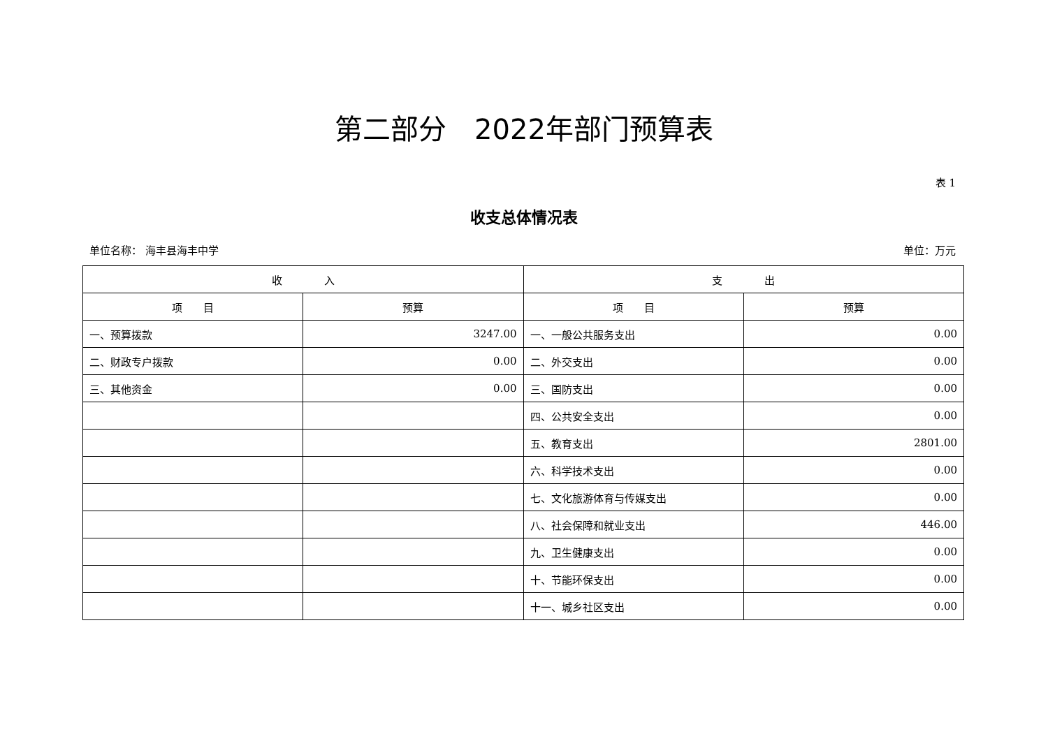第二部分　2022年部门预算表
表 1
收支总体情况表
单位名称： 海丰县海丰中学 单位：万元
| 收 入 | | 支 出 | |
| --- | --- | --- | --- |
| 项 目 | 预算 | 项 目 | 预算 |
| 一、预算拨款 | 3247.00 | 一、一般公共服务支出 | 0.00 |
| 二、财政专户拨款 | 0.00 | 二、外交支出 | 0.00 |
| 三、其他资金 | 0.00 | 三、国防支出 | 0.00 |
| | | 四、公共安全支出 | 0.00 |
| | | 五、教育支出 | 2801.00 |
| | | 六、科学技术支出 | 0.00 |
| | | 七、文化旅游体育与传媒支出 | 0.00 |
| | | 八、社会保障和就业支出 | 446.00 |
| | | 九、卫生健康支出 | 0.00 |
| | | 十、节能环保支出 | 0.00 |
| | | 十一、城乡社区支出 | 0.00 |